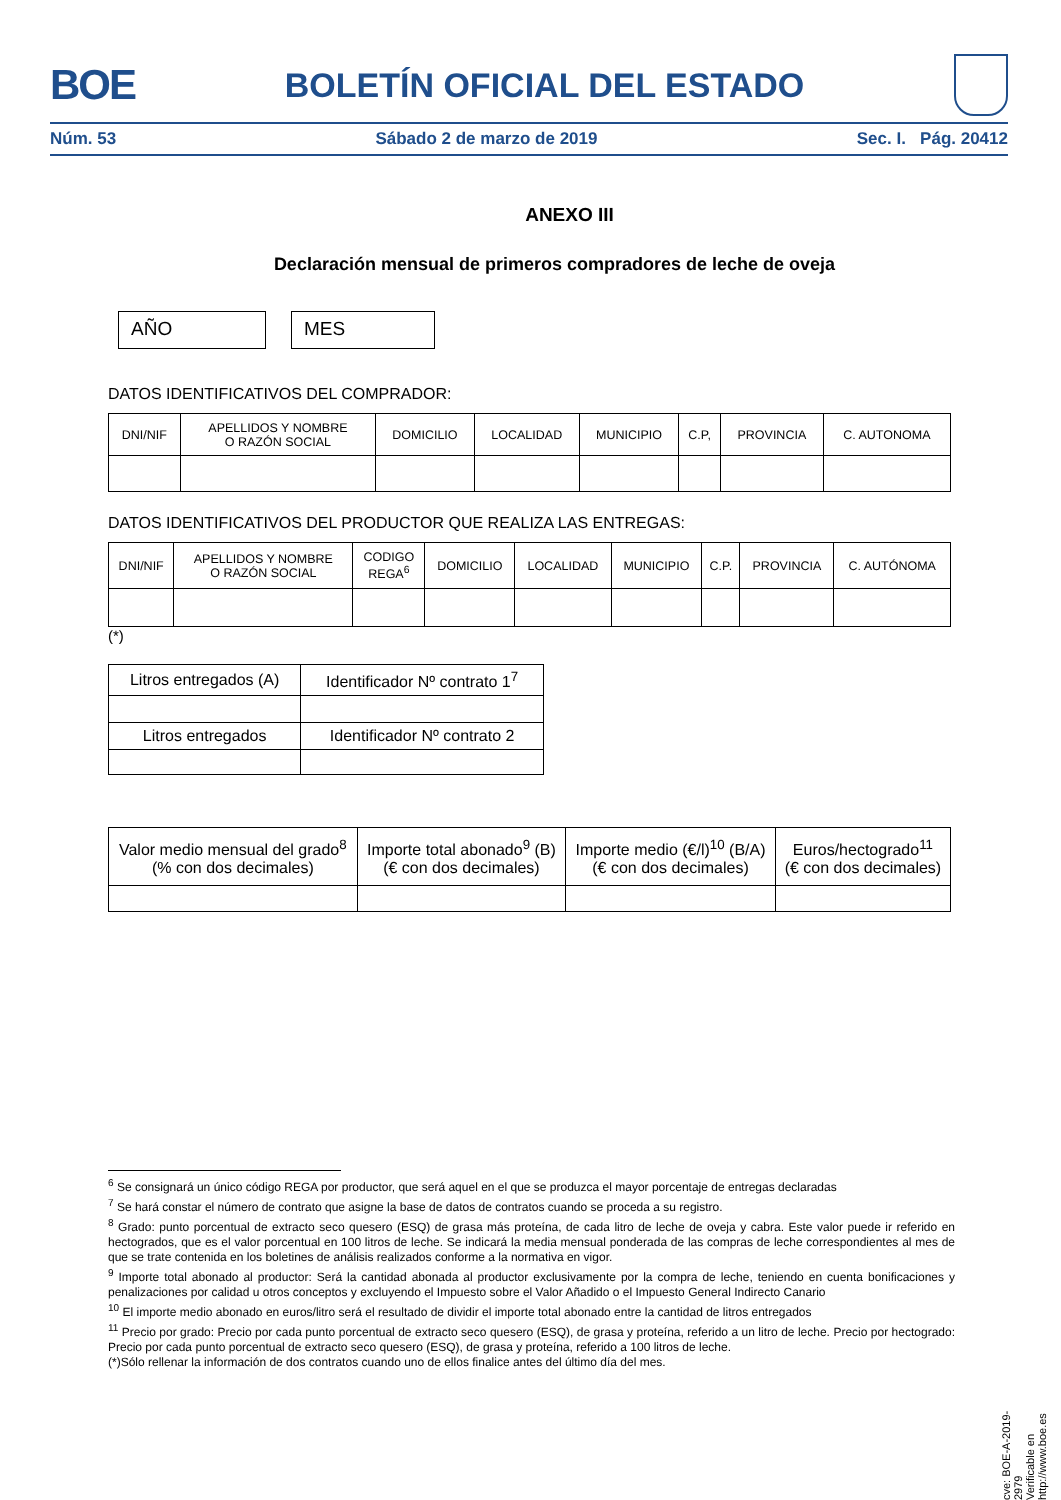BOE BOLETÍN OFICIAL DEL ESTADO
Núm. 53 Sábado 2 de marzo de 2019 Sec. I. Pág. 20412
ANEXO III
Declaración mensual de primeros compradores de leche de oveja
AÑO MES
DATOS IDENTIFICATIVOS DEL COMPRADOR:
| DNI/NIF | APELLIDOS Y NOMBRE O RAZÓN SOCIAL | DOMICILIO | LOCALIDAD | MUNICIPIO | C.P, | PROVINCIA | C. AUTONOMA |
| --- | --- | --- | --- | --- | --- | --- | --- |
DATOS IDENTIFICATIVOS DEL PRODUCTOR QUE REALIZA LAS ENTREGAS:
| DNI/NIF | APELLIDOS Y NOMBRE O RAZÓN SOCIAL | CODIGO REGA<sup>6</sup> | DOMICILIO | LOCALIDAD | MUNICIPIO | C.P. | PROVINCIA | C. AUTÓNOMA |
| --- | --- | --- | --- | --- | --- | --- | --- | --- |
(*)
| Litros entregados (A) | Identificador Nº contrato 1<sup>7</sup> |
| --- | --- |
| Litros entregados | Identificador Nº contrato 2 |
| Valor medio mensual del grado<sup>8</sup> (% con dos decimales) | Importe total abonado<sup>9</sup> (B) (€ con dos decimales) | Importe medio (€/l)<sup>10</sup> (B/A) (€ con dos decimales) | Euros/hectogrado<sup>11</sup> (€ con dos decimales) |
| --- | --- | --- | --- |
<sup>6</sup> Se consignará un único código REGA por productor, que será aquel en el que se produzca el mayor porcentaje de entregas declaradas
<sup>7</sup> Se hará constar el número de contrato que asigne la base de datos de contratos cuando se proceda a su registro.
<sup>8</sup> Grado: punto porcentual de extracto seco quesero (ESQ) de grasa más proteína, de cada litro de leche de oveja y cabra. Este valor puede ir referido en hectogrados, que es el valor porcentual en 100 litros de leche. Se indicará la media mensual ponderada de las compras de leche correspondientes al mes de que se trate contenida en los boletines de análisis realizados conforme a la normativa en vigor.
<sup>9</sup> Importe total abonado al productor: Será la cantidad abonada al productor exclusivamente por la compra de leche, teniendo en cuenta bonificaciones y penalizaciones por calidad u otros conceptos y excluyendo el Impuesto sobre el Valor Añadido o el Impuesto General Indirecto Canario
<sup>10</sup> El importe medio abonado en euros/litro será el resultado de dividir el importe total abonado entre la cantidad de litros entregados
<sup>11</sup> Precio por grado: Precio por cada punto porcentual de extracto seco quesero (ESQ), de grasa y proteína, referido a un litro de leche. Precio por hectogrado: Precio por cada punto porcentual de extracto seco quesero (ESQ), de grasa y proteína, referido a 100 litros de leche.
(*)Sólo rellenar la información de dos contratos cuando uno de ellos finalice antes del último día del mes.
cve: BOE-A-2019-2979
Verificable en http://www.boe.es